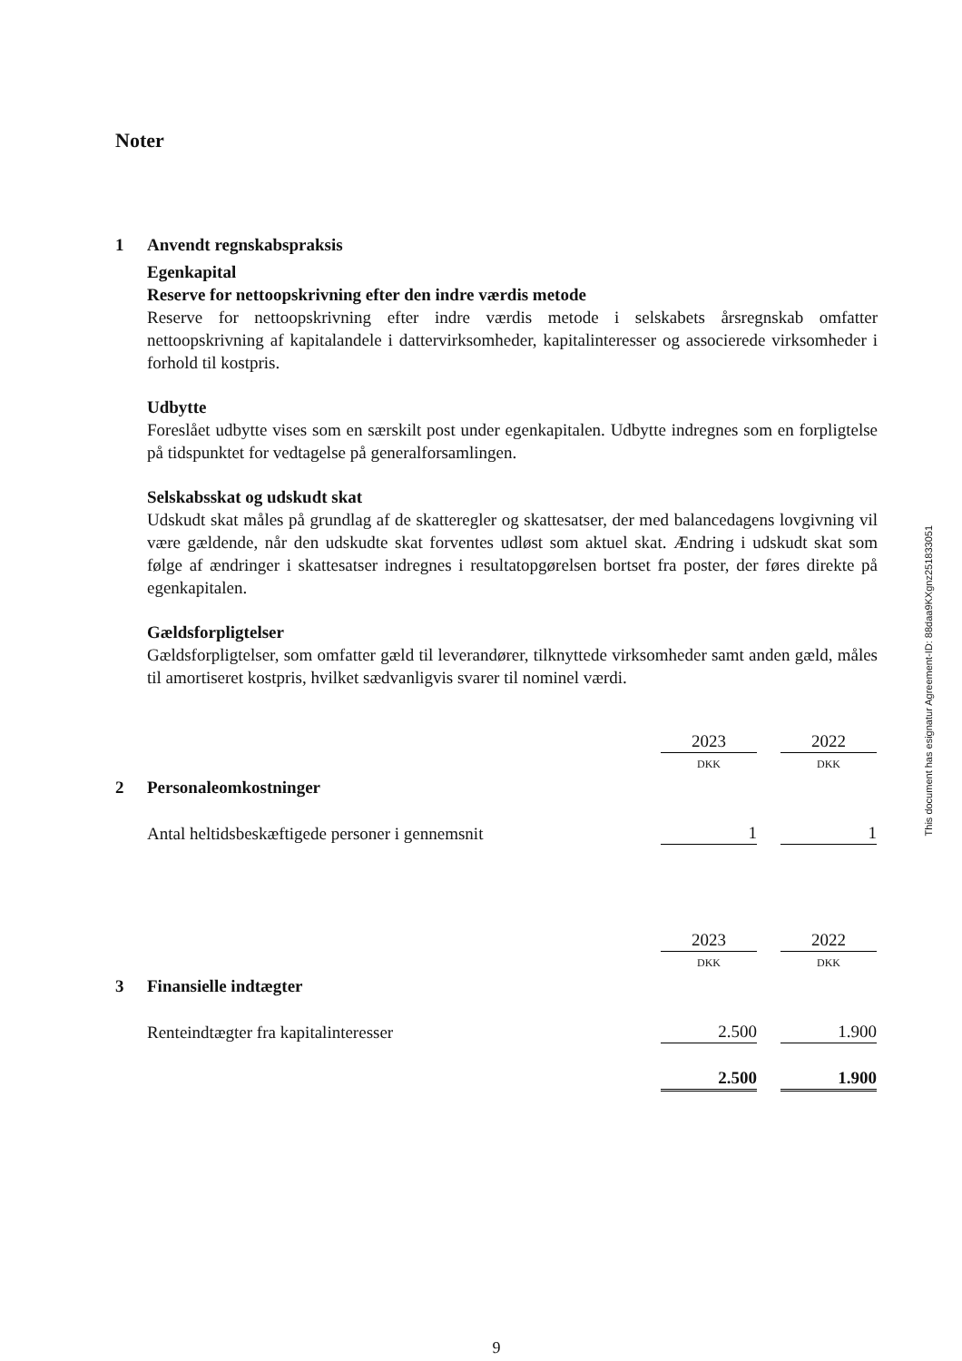Noter
1 Anvendt regnskabspraksis
Egenkapital
Reserve for nettoopskrivning efter den indre værdis metode
Reserve for nettoopskrivning efter indre værdis metode i selskabets årsregnskab omfatter nettoopskrivning af kapitalandele i dattervirksomheder, kapitalinteresser og associerede virksomheder i forhold til kostpris.
Udbytte
Foreslået udbytte vises som en særskilt post under egenkapitalen. Udbytte indregnes som en forpligtelse på tidspunktet for vedtagelse på generalforsamlingen.
Selskabsskat og udskudt skat
Udskudt skat måles på grundlag af de skatteregler og skattesatser, der med balancedagens lovgivning vil være gældende, når den udskudte skat forventes udløst som aktuel skat. Ændring i udskudt skat som følge af ændringer i skattesatser indregnes i resultatopgørelsen bortset fra poster, der føres direkte på egenkapitalen.
Gældsforpligtelser
Gældsforpligtelser, som omfatter gæld til leverandører, tilknyttede virksomheder samt anden gæld, måles til amortiseret kostpris, hvilket sædvanligvis svarer til nominel værdi.
| | | 2023 | | 2022 |
| | | DKK | | DKK |
| 2 | Personaleomkostninger | | | |
| | Antal heltidsbeskæftigede personer i gennemsnit | 1 | | 1 |
| | | 2023 | | 2022 |
| | | DKK | | DKK |
| 3 | Finansielle indtægter | | | |
| | Renteindtægter fra kapitalinteresser | 2.500 | | 1.900 |
| | | 2.500 | | 1.900 |
9
This document has esignatur Agreement-ID: 88daa9KXgnz251833051